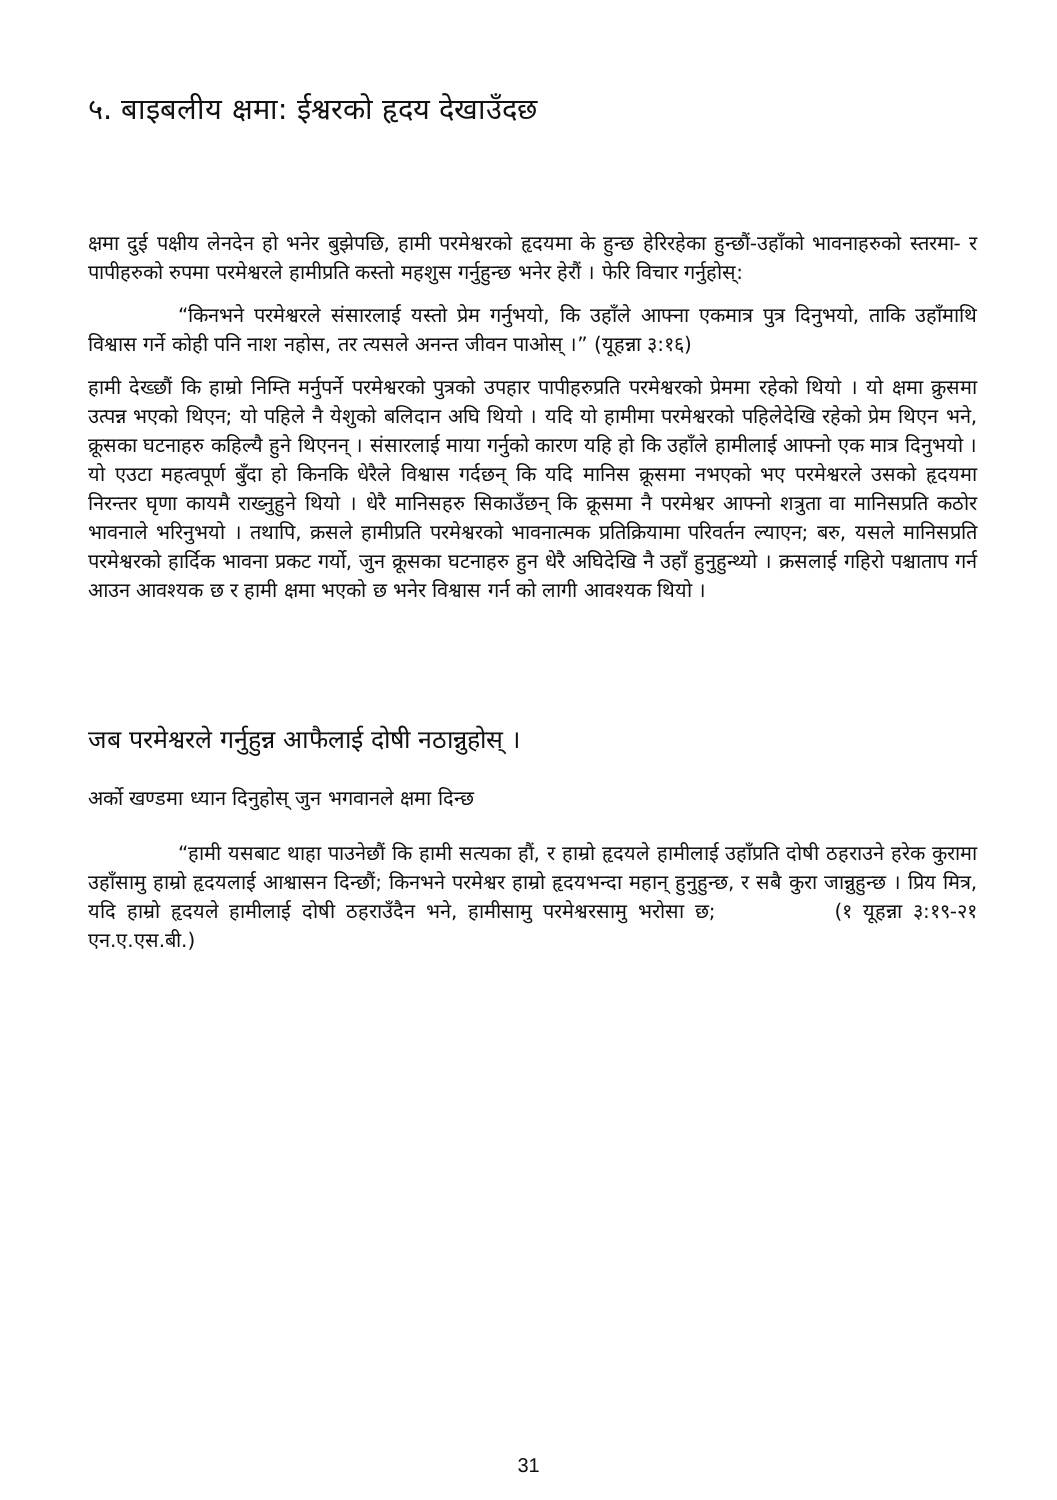५. बाइबलीय क्षमा: ईश्वरको हृदय देखाउँदछ
क्षमा दुई पक्षीय लेनदेन हो भनेर बुझेपछि, हामी परमेश्वरको हृदयमा के हुन्छ हेरिरहेका हुन्छौं-उहाँको भावनाहरुको स्तरमा- र पापीहरुको रुपमा परमेश्वरले हामीप्रति कस्तो महशुस गर्नुहुन्छ भनेर हेरौं । फेरि विचार गर्नुहोस्:
“किनभने परमेश्वरले संसारलाई यस्तो प्रेम गर्नुभयो, कि उहाँले आफ्ना एकमात्र पुत्र दिनुभयो, ताकि उहाँमाथि विश्वास गर्ने कोही पनि नाश नहोस, तर त्यसले अनन्त जीवन पाओस् ।” (यूहन्ना ३:१६)
हामी देख्छौं कि हाम्रो निम्ति मर्नुपर्ने परमेश्वरको पुत्रको उपहार पापीहरुप्रति परमेश्वरको प्रेममा रहेको थियो । यो क्षमा क्रुसमा उत्पन्न भएको थिएन; यो पहिले नै येशुको बलिदान अघि थियो । यदि यो हामीमा परमेश्वरको पहिलेदेखि रहेको प्रेम थिएन भने, क्रूसका घटनाहरु कहिल्यै हुने थिएनन् । संसारलाई माया गर्नुको कारण यहि हो कि उहाँले हामीलाई आफ्नो एक मात्र दिनुभयो । यो एउटा महत्वपूर्ण बुँदा हो किनकि धेरैले विश्वास गर्दछन् कि यदि मानिस क्रूसमा नभएको भए परमेश्वरले उसको हृदयमा निरन्तर घृणा कायमै राख्नुहुने थियो । धेरै मानिसहरु सिकाउँछन् कि क्रूसमा नै परमेश्वर आफ्नो शत्रुता वा मानिसप्रति कठोर भावनाले भरिनुभयो । तथापि, क्रसले हामीप्रति परमेश्वरको भावनात्मक प्रतिक्रियामा परिवर्तन ल्याएन; बरु, यसले मानिसप्रति परमेश्वरको हार्दिक भावना प्रकट गर्यो, जुन क्रूसका घटनाहरु हुन धेरै अघिदेखि नै उहाँ हुनुहुन्थ्यो । क्रसलाई गहिरो पश्चाताप गर्न आउन आवश्यक छ र हामी क्षमा भएको छ भनेर विश्वास गर्न को लागी आवश्यक थियो ।
जब परमेश्वरले गर्नुहुन्न आफैलाई दोषी नठान्नुहोस् ।
अर्को खण्डमा ध्यान दिनुहोस् जुन भगवानले क्षमा दिन्छ
“हामी यसबाट थाहा पाउनेछौं कि हामी सत्यका हौं, र हाम्रो हृदयले हामीलाई उहाँप्रति दोषी ठहराउने हरेक कुरामा उहाँसामु हाम्रो हृदयलाई आश्वासन दिन्छौं; किनभने परमेश्वर हाम्रो हृदयभन्दा महान् हुनुहुन्छ, र सबै कुरा जान्नुहुन्छ । प्रिय मित्र, यदि हाम्रो हृदयले हामीलाई दोषी ठहराउँदैन भने, हामीसामु परमेश्वरसामु भरोसा छ; (१ यूहन्ना ३:१९-२१ एन.ए.एस.बी.)
31